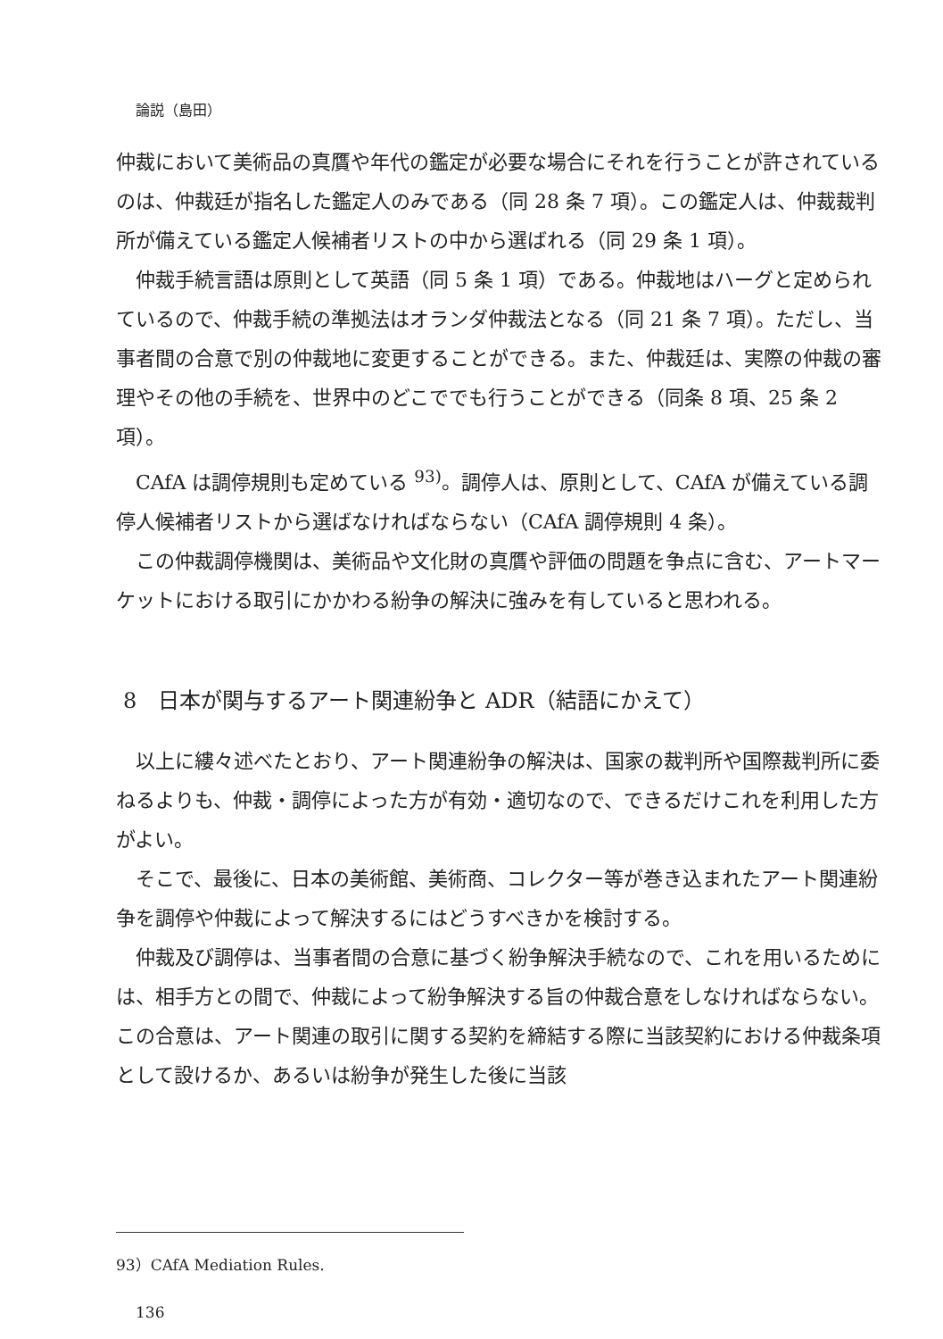論説（島田）
仲裁において美術品の真贋や年代の鑑定が必要な場合にそれを行うことが許されているのは、仲裁廷が指名した鑑定人のみである（同 28 条 7 項）。この鑑定人は、仲裁裁判所が備えている鑑定人候補者リストの中から選ばれる（同 29 条 1 項）。
仲裁手続言語は原則として英語（同 5 条 1 項）である。仲裁地はハーグと定められているので、仲裁手続の準拠法はオランダ仲裁法となる（同 21 条 7 項）。ただし、当事者間の合意で別の仲裁地に変更することができる。また、仲裁廷は、実際の仲裁の審理やその他の手続を、世界中のどこででも行うことができる（同条 8 項、25 条 2 項）。
CAfA は調停規則も定めている <sup>93)</sup>。調停人は、原則として、CAfA が備えている調停人候補者リストから選ばなければならない（CAfA 調停規則 4 条）。
この仲裁調停機関は、美術品や文化財の真贋や評価の問題を争点に含む、アートマーケットにおける取引にかかわる紛争の解決に強みを有していると思われる。
8　日本が関与するアート関連紛争と ADR（結語にかえて）
以上に縷々述べたとおり、アート関連紛争の解決は、国家の裁判所や国際裁判所に委ねるよりも、仲裁・調停によった方が有効・適切なので、できるだけこれを利用した方がよい。
そこで、最後に、日本の美術館、美術商、コレクター等が巻き込まれたアート関連紛争を調停や仲裁によって解決するにはどうすべきかを検討する。
仲裁及び調停は、当事者間の合意に基づく紛争解決手続なので、これを用いるためには、相手方との間で、仲裁によって紛争解決する旨の仲裁合意をしなければならない。この合意は、アート関連の取引に関する契約を締結する際に当該契約における仲裁条項として設けるか、あるいは紛争が発生した後に当該
93）CAfA Mediation Rules.
136